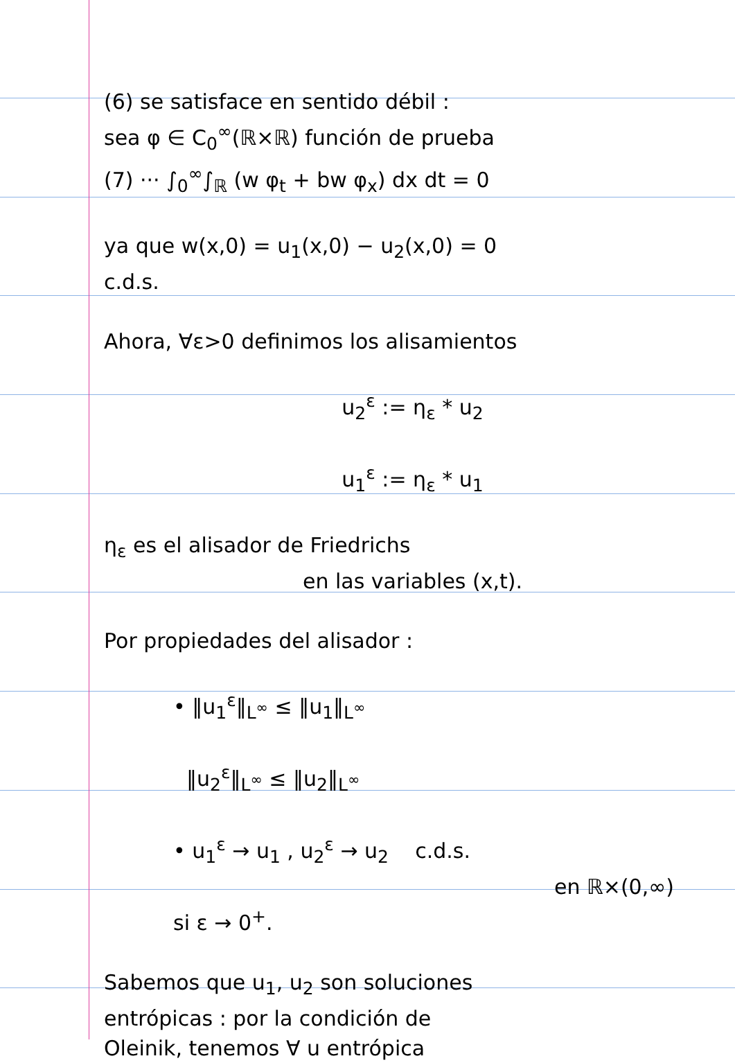(6) se satisface en sentido débil :
sea φ ∈ C<sub>0</sub><sup>∞</sup>(ℝ×ℝ) función de prueba
(7) ··· ∫<sub>0</sub><sup>∞</sup>∫<sub>ℝ</sub> (w φ<sub>t</sub> + bw φ<sub>x</sub>) dx dt = 0
ya que w(x,0) = u<sub>1</sub>(x,0) − u<sub>2</sub>(x,0) = 0
c.d.s.
Ahora, ∀ε>0 definimos los alisamien­tos
u<sub>2</sub><sup>ε</sup> := η<sub>ε</sub> * u<sub>2</sub>
u<sub>1</sub><sup>ε</sup> := η<sub>ε</sub> * u<sub>1</sub>
η<sub>ε</sub> es el alisador de Friedrichs
en las variables (x,t).
Por propiedades del alisador :
• ‖u<sub>1</sub><sup>ε</sup>‖<sub>L<sup>∞</sup></sub> ≤ ‖u<sub>1</sub>‖<sub>L<sup>∞</sup></sub>
‖u<sub>2</sub><sup>ε</sup>‖<sub>L<sup>∞</sup></sub> ≤ ‖u<sub>2</sub>‖<sub>L<sup>∞</sup></sub>
• u<sub>1</sub><sup>ε</sup> → u<sub>1</sub> , u<sub>2</sub><sup>ε</sup> → u<sub>2</sub> c.d.s.
en ℝ×(0,∞)
si ε → 0<sup>+</sup>.
Sabemos que u<sub>1</sub>, u<sub>2</sub> son soluciones
entrópicas : por la condición de
Oleinik, tenemos ∀ u entrópica